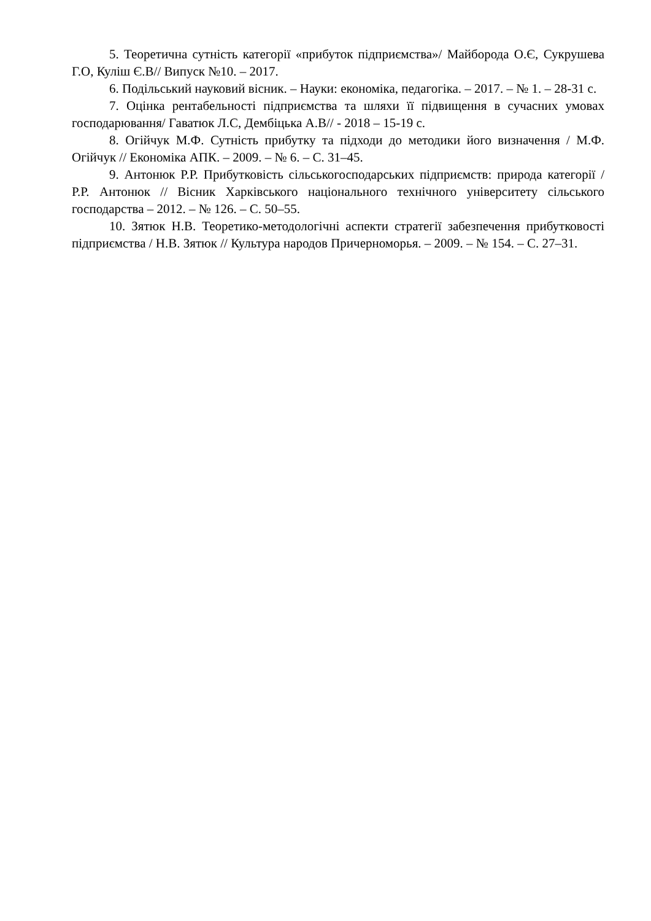5. Теоретична сутність категорії «прибуток підприємства»/ Майборода О.Є, Сукрушева Г.О, Куліш Є.В// Випуск №10. – 2017.
6. Подільський науковий вісник. – Науки: економіка, педагогіка. – 2017. – № 1. – 28-31 с.
7. Оцінка рентабельності підприємства та шляхи її підвищення в сучасних умовах господарювання/ Гаватюк Л.С, Дембіцька А.В// - 2018 – 15-19 с.
8. Огійчук М.Ф. Сутність прибутку та підходи до методики його визначення / М.Ф. Огійчук // Економіка АПК. – 2009. – № 6. – С. 31–45.
9. Антонюк Р.Р. Прибутковість сільськогосподарських підприємств: природа категорії / Р.Р. Антонюк // Вісник Харківського національного технічного університету сільського господарства – 2012. – № 126. – С. 50–55.
10. Зятюк Н.В. Теоретико-методологічні аспекти стратегії забезпечення прибутковості підприємства / Н.В. Зятюк // Культура народов Причерноморья. – 2009. – № 154. – С. 27–31.